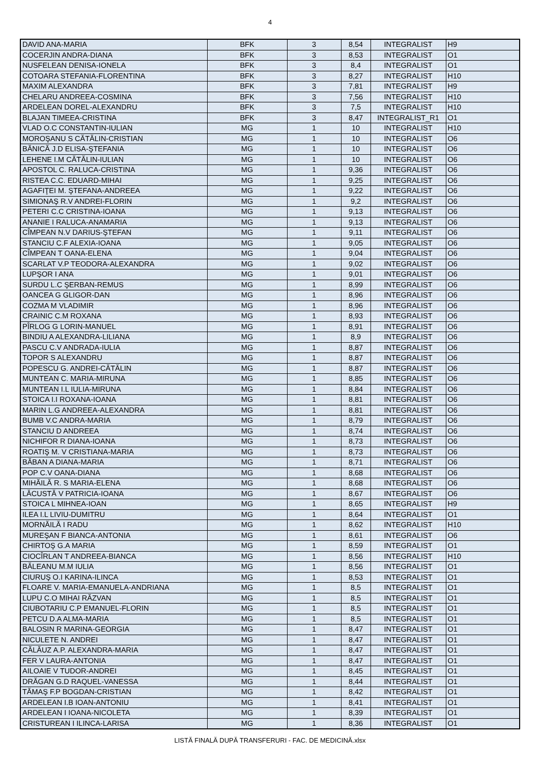4
| DAVID ANA-MARIA | BFK | 3 | 8,54 | INTEGRALIST | H9 |
| COCERJIN ANDRA-DIANA | BFK | 3 | 8,53 | INTEGRALIST | O1 |
| NUSFELEAN DENISA-IONELA | BFK | 3 | 8,4 | INTEGRALIST | O1 |
| COTOARA STEFANIA-FLORENTINA | BFK | 3 | 8,27 | INTEGRALIST | H10 |
| MAXIM ALEXANDRA | BFK | 3 | 7,81 | INTEGRALIST | H9 |
| CHELARU ANDREEA-COSMINA | BFK | 3 | 7,56 | INTEGRALIST | H10 |
| ARDELEAN DOREL-ALEXANDRU | BFK | 3 | 7,5 | INTEGRALIST | H10 |
| BLAJAN TIMEEA-CRISTINA | BFK | 3 | 8,47 | INTEGRALIST_R1 | O1 |
| VLAD O.C CONSTANTIN-IULIAN | MG | 1 | 10 | INTEGRALIST | H10 |
| MOROŞANU S CĂTĂLIN-CRISTIAN | MG | 1 | 10 | INTEGRALIST | O6 |
| BĂNICĂ J.D ELISA-ŞTEFANIA | MG | 1 | 10 | INTEGRALIST | O6 |
| LEHENE I.M CĂTĂLIN-IULIAN | MG | 1 | 10 | INTEGRALIST | O6 |
| APOSTOL C. RALUCA-CRISTINA | MG | 1 | 9,36 | INTEGRALIST | O6 |
| RISTEA C.C. EDUARD-MIHAI | MG | 1 | 9,25 | INTEGRALIST | O6 |
| AGAFIŢEI M. ŞTEFANA-ANDREEA | MG | 1 | 9,22 | INTEGRALIST | O6 |
| SIMIONAŞ R.V ANDREI-FLORIN | MG | 1 | 9,2 | INTEGRALIST | O6 |
| PETERI C.C CRISTINA-IOANA | MG | 1 | 9,13 | INTEGRALIST | O6 |
| ANANIE I RALUCA-ANAMARIA | MG | 1 | 9,13 | INTEGRALIST | O6 |
| CÎMPEAN N.V DARIUS-ŞTEFAN | MG | 1 | 9,11 | INTEGRALIST | O6 |
| STANCIU C.F ALEXIA-IOANA | MG | 1 | 9,05 | INTEGRALIST | O6 |
| CÎMPEAN T OANA-ELENA | MG | 1 | 9,04 | INTEGRALIST | O6 |
| SCARLAT V.P TEODORA-ALEXANDRA | MG | 1 | 9,02 | INTEGRALIST | O6 |
| LUPŞOR I ANA | MG | 1 | 9,01 | INTEGRALIST | O6 |
| SURDU L.C ŞERBAN-REMUS | MG | 1 | 8,99 | INTEGRALIST | O6 |
| OANCEA G GLIGOR-DAN | MG | 1 | 8,96 | INTEGRALIST | O6 |
| COZMA M VLADIMIR | MG | 1 | 8,96 | INTEGRALIST | O6 |
| CRAINIC C.M ROXANA | MG | 1 | 8,93 | INTEGRALIST | O6 |
| PÎRLOG G LORIN-MANUEL | MG | 1 | 8,91 | INTEGRALIST | O6 |
| BINDIU A ALEXANDRA-LILIANA | MG | 1 | 8,9 | INTEGRALIST | O6 |
| PASCU C.V ANDRADA-IULIA | MG | 1 | 8,87 | INTEGRALIST | O6 |
| TOPOR S ALEXANDRU | MG | 1 | 8,87 | INTEGRALIST | O6 |
| POPESCU G. ANDREI-CĂTĂLIN | MG | 1 | 8,87 | INTEGRALIST | O6 |
| MUNTEAN C. MARIA-MIRUNA | MG | 1 | 8,85 | INTEGRALIST | O6 |
| MUNTEAN I.L IULIA-MIRUNA | MG | 1 | 8,84 | INTEGRALIST | O6 |
| STOICA I.I ROXANA-IOANA | MG | 1 | 8,81 | INTEGRALIST | O6 |
| MARIN L.G ANDREEA-ALEXANDRA | MG | 1 | 8,81 | INTEGRALIST | O6 |
| BUMB V.C ANDRA-MARIA | MG | 1 | 8,79 | INTEGRALIST | O6 |
| STANCIU D ANDREEA | MG | 1 | 8,74 | INTEGRALIST | O6 |
| NICHIFOR R DIANA-IOANA | MG | 1 | 8,73 | INTEGRALIST | O6 |
| ROATIŞ M. V CRISTIANA-MARIA | MG | 1 | 8,73 | INTEGRALIST | O6 |
| BĂBAN A DIANA-MARIA | MG | 1 | 8,71 | INTEGRALIST | O6 |
| POP C.V OANA-DIANA | MG | 1 | 8,68 | INTEGRALIST | O6 |
| MIHĂILĂ R. S MARIA-ELENA | MG | 1 | 8,68 | INTEGRALIST | O6 |
| LĂCUSTĂ V PATRICIA-IOANA | MG | 1 | 8,67 | INTEGRALIST | O6 |
| STOICA L MIHNEA-IOAN | MG | 1 | 8,65 | INTEGRALIST | H9 |
| ILEA I.L LIVIU-DUMITRU | MG | 1 | 8,64 | INTEGRALIST | O1 |
| MORNĂILĂ I RADU | MG | 1 | 8,62 | INTEGRALIST | H10 |
| MUREŞAN F BIANCA-ANTONIA | MG | 1 | 8,61 | INTEGRALIST | O6 |
| CHIRTOŞ G.A MARIA | MG | 1 | 8,59 | INTEGRALIST | O1 |
| CIOCÎRLAN T ANDREEA-BIANCA | MG | 1 | 8,56 | INTEGRALIST | H10 |
| BĂLEANU M.M IULIA | MG | 1 | 8,56 | INTEGRALIST | O1 |
| CIURUŞ O.I KARINA-ILINCA | MG | 1 | 8,53 | INTEGRALIST | O1 |
| FLOARE V. MARIA-EMANUELA-ANDRIANA | MG | 1 | 8,5 | INTEGRALIST | O1 |
| LUPU C.O MIHAI RĂZVAN | MG | 1 | 8,5 | INTEGRALIST | O1 |
| CIUBOTARIU C.P EMANUEL-FLORIN | MG | 1 | 8,5 | INTEGRALIST | O1 |
| PETCU D.A ALMA-MARIA | MG | 1 | 8,5 | INTEGRALIST | O1 |
| BALOSIN R MARINA-GEORGIA | MG | 1 | 8,47 | INTEGRALIST | O1 |
| NICULETE N. ANDREI | MG | 1 | 8,47 | INTEGRALIST | O1 |
| CĂLĂUZ A.P. ALEXANDRA-MARIA | MG | 1 | 8,47 | INTEGRALIST | O1 |
| FER V LAURA-ANTONIA | MG | 1 | 8,47 | INTEGRALIST | O1 |
| AILOAIE V TUDOR-ANDREI | MG | 1 | 8,45 | INTEGRALIST | O1 |
| DRĂGAN G.D RAQUEL-VANESSA | MG | 1 | 8,44 | INTEGRALIST | O1 |
| TĂMAŞ F.P BOGDAN-CRISTIAN | MG | 1 | 8,42 | INTEGRALIST | O1 |
| ARDELEAN I.B IOAN-ANTONIU | MG | 1 | 8,41 | INTEGRALIST | O1 |
| ARDELEAN I IOANA-NICOLETA | MG | 1 | 8,39 | INTEGRALIST | O1 |
| CRISTUREAN I ILINCA-LARISA | MG | 1 | 8,36 | INTEGRALIST | O1 |
LISTĂ FINALĂ DUPĂ TRANSFERURI - FAC. DE MEDICINĂ.xlsx